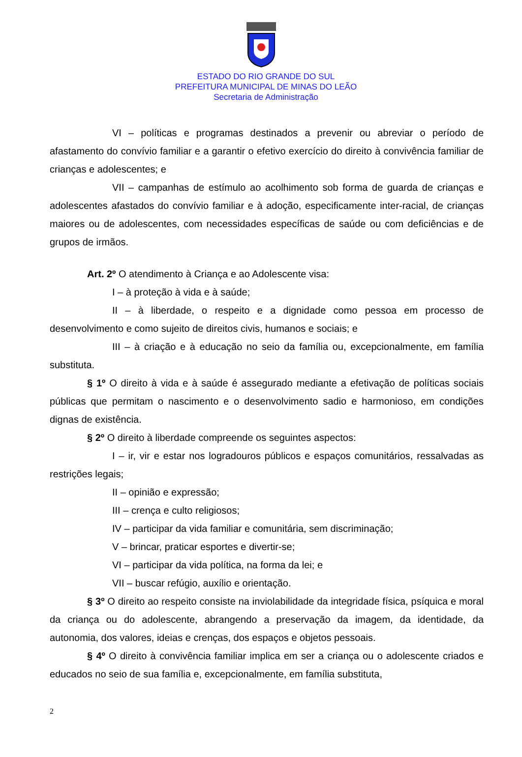ESTADO DO RIO GRANDE DO SUL
PREFEITURA MUNICIPAL DE MINAS DO LEÃO
Secretaria de Administração
VI – políticas e programas destinados a prevenir ou abreviar o período de afastamento do convívio familiar e a garantir o efetivo exercício do direito à convivência familiar de crianças e adolescentes; e
VII – campanhas de estímulo ao acolhimento sob forma de guarda de crianças e adolescentes afastados do convívio familiar e à adoção, especificamente inter-racial, de crianças maiores ou de adolescentes, com necessidades específicas de saúde ou com deficiências e de grupos de irmãos.
Art. 2º O atendimento à Criança e ao Adolescente visa:
I – à proteção à vida e à saúde;
II – à liberdade, o respeito e a dignidade como pessoa em processo de desenvolvimento e como sujeito de direitos civis, humanos e sociais; e
III – à criação e à educação no seio da família ou, excepcionalmente, em família substituta.
§ 1º O direito à vida e à saúde é assegurado mediante a efetivação de políticas sociais públicas que permitam o nascimento e o desenvolvimento sadio e harmonioso, em condições dignas de existência.
§ 2º O direito à liberdade compreende os seguintes aspectos:
I – ir, vir e estar nos logradouros públicos e espaços comunitários, ressalvadas as restrições legais;
II – opinião e expressão;
III – crença e culto religiosos;
IV – participar da vida familiar e comunitária, sem discriminação;
V – brincar, praticar esportes e divertir-se;
VI – participar da vida política, na forma da lei; e
VII – buscar refúgio, auxílio e orientação.
§ 3º O direito ao respeito consiste na inviolabilidade da integridade física, psíquica e moral da criança ou do adolescente, abrangendo a preservação da imagem, da identidade, da autonomia, dos valores, ideias e crenças, dos espaços e objetos pessoais.
§ 4º O direito à convivência familiar implica em ser a criança ou o adolescente criados e educados no seio de sua família e, excepcionalmente, em família substituta,
2